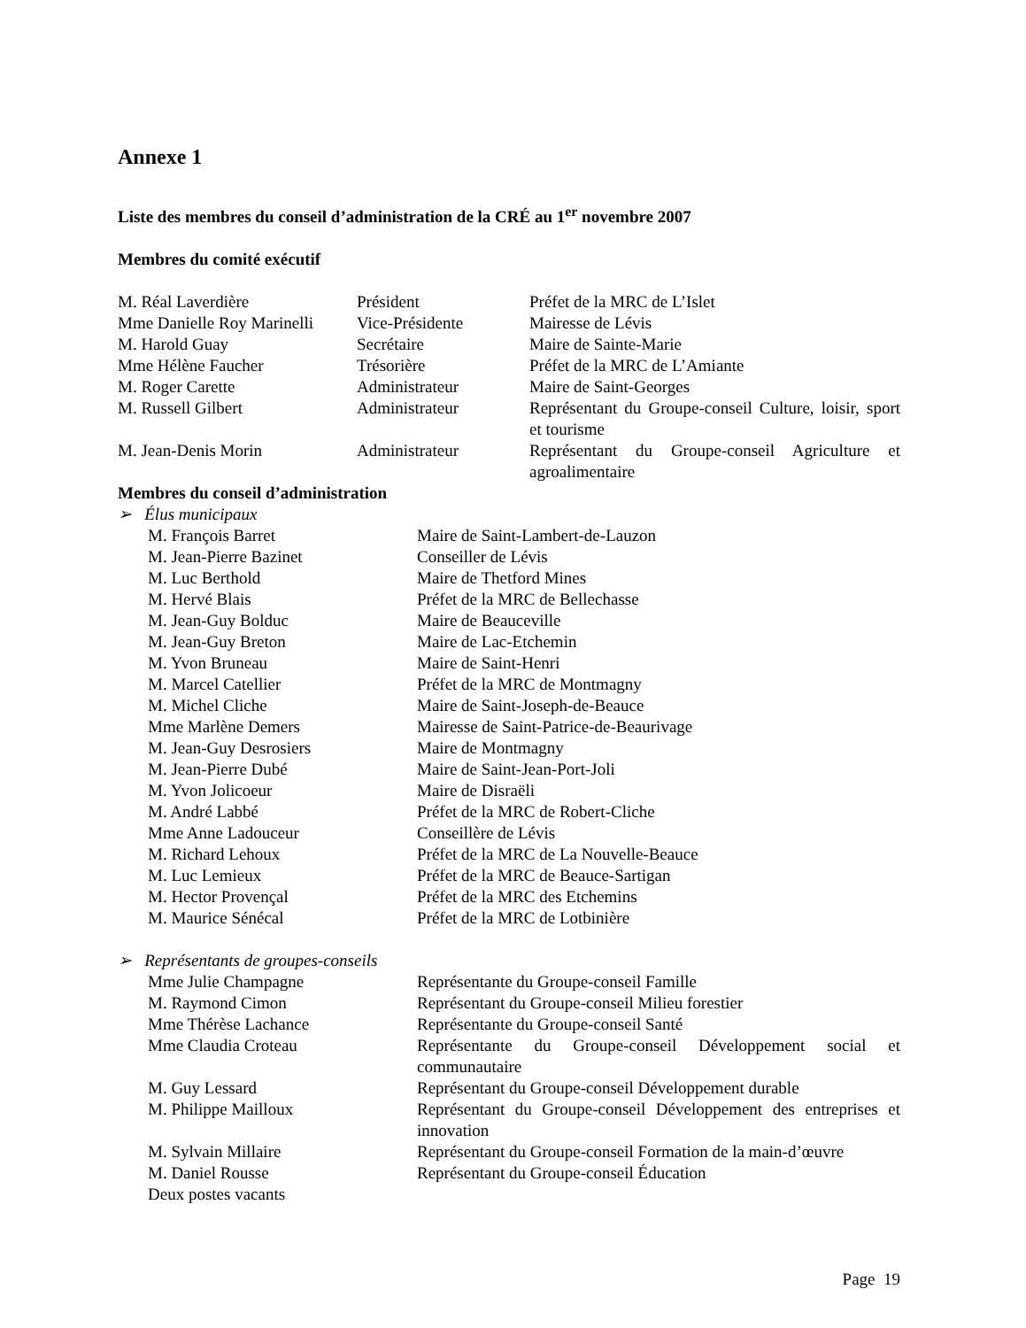Annexe 1
Liste des membres du conseil d’administration de la CRÉ au 1<sup>er</sup> novembre 2007
Membres du comité exécutif
| M. Réal Laverdière | Président | Préfet de la MRC de L’Islet |
| Mme Danielle Roy Marinelli | Vice-Présidente | Mairesse de Lévis |
| M. Harold Guay | Secrétaire | Maire de Sainte-Marie |
| Mme Hélène Faucher | Trésorière | Préfet de la MRC de L’Amiante |
| M. Roger Carette | Administrateur | Maire de Saint-Georges |
| M. Russell Gilbert | Administrateur | Représentant du Groupe-conseil Culture, loisir, sport et tourisme |
| M. Jean-Denis Morin | Administrateur | Représentant du Groupe-conseil Agriculture et agroalimentaire |
Membres du conseil d’administration
➢ Élus municipaux
| M. François Barret | Maire de Saint-Lambert-de-Lauzon |
| M. Jean-Pierre Bazinet | Conseiller de Lévis |
| M. Luc Berthold | Maire de Thetford Mines |
| M. Hervé Blais | Préfet de la MRC de Bellechasse |
| M. Jean-Guy Bolduc | Maire de Beauceville |
| M. Jean-Guy Breton | Maire de Lac-Etchemin |
| M. Yvon Bruneau | Maire de Saint-Henri |
| M. Marcel Catellier | Préfet de la MRC de Montmagny |
| M. Michel Cliche | Maire de Saint-Joseph-de-Beauce |
| Mme Marlène Demers | Mairesse de Saint-Patrice-de-Beaurivage |
| M. Jean-Guy Desrosiers | Maire de Montmagny |
| M. Jean-Pierre Dubé | Maire de Saint-Jean-Port-Joli |
| M. Yvon Jolicoeur | Maire de Disraëli |
| M. André Labbé | Préfet de la MRC de Robert-Cliche |
| Mme Anne Ladouceur | Conseillère de Lévis |
| M. Richard Lehoux | Préfet de la MRC de La Nouvelle-Beauce |
| M. Luc Lemieux | Préfet de la MRC de Beauce-Sartigan |
| M. Hector Provençal | Préfet de la MRC des Etchemins |
| M. Maurice Sénécal | Préfet de la MRC de Lotbinière |
➢ Représentants de groupes-conseils
| Mme Julie Champagne | Représentante du Groupe-conseil Famille |
| M. Raymond Cimon | Représentant du Groupe-conseil Milieu forestier |
| Mme Thérèse Lachance | Représentante du Groupe-conseil Santé |
| Mme Claudia Croteau | Représentante du Groupe-conseil Développement social et communautaire |
| M. Guy Lessard | Représentant du Groupe-conseil Développement durable |
| M. Philippe Mailloux | Représentant du Groupe-conseil Développement des entreprises et innovation |
| M. Sylvain Millaire | Représentant du Groupe-conseil Formation de la main-d’œuvre |
| M. Daniel Rousse | Représentant du Groupe-conseil Éducation |
| Deux postes vacants | |
Page 19